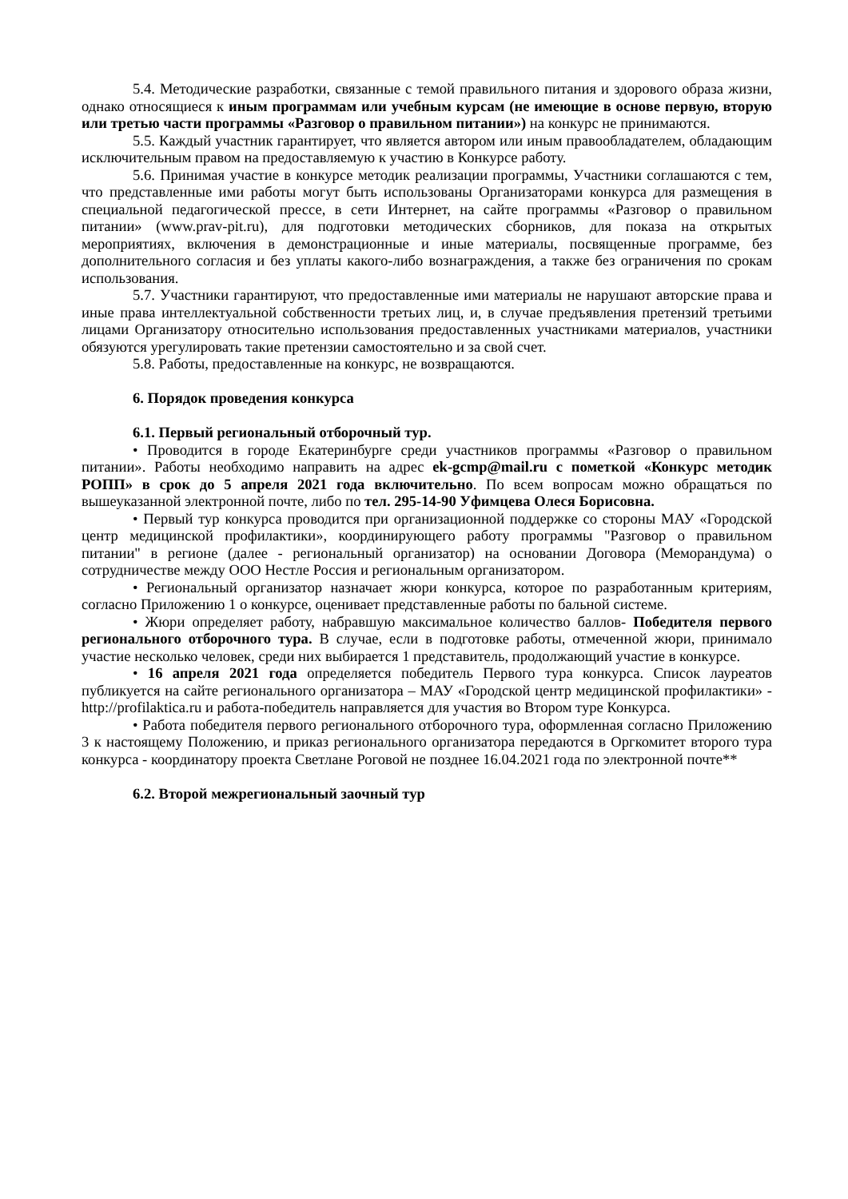5.4. Методические разработки, связанные с темой правильного питания и здорового образа жизни, однако относящиеся к иным программам или учебным курсам (не имеющие в основе первую, вторую или третью части программы «Разговор о правильном питании») на конкурс не принимаются.
5.5. Каждый участник гарантирует, что является автором или иным правообладателем, обладающим исключительным правом на предоставляемую к участию в Конкурсе работу.
5.6. Принимая участие в конкурсе методик реализации программы, Участники соглашаются с тем, что представленные ими работы могут быть использованы Организаторами конкурса для размещения в специальной педагогической прессе, в сети Интернет, на сайте программы «Разговор о правильном питании» (www.prav-pit.ru), для подготовки методических сборников, для показа на открытых мероприятиях, включения в демонстрационные и иные материалы, посвященные программе, без дополнительного согласия и без уплаты какого-либо вознаграждения, а также без ограничения по срокам использования.
5.7. Участники гарантируют, что предоставленные ими материалы не нарушают авторские права и иные права интеллектуальной собственности третьих лиц, и, в случае предъявления претензий третьими лицами Организатору относительно использования предоставленных участниками материалов, участники обязуются урегулировать такие претензии самостоятельно и за свой счет.
5.8. Работы, предоставленные на конкурс, не возвращаются.
6. Порядок проведения конкурса
6.1. Первый региональный отборочный тур.
• Проводится в городе Екатеринбурге среди участников программы «Разговор о правильном питании». Работы необходимо направить на адрес ek-gcmp@mail.ru с пометкой «Конкурс методик РОПП» в срок до 5 апреля 2021 года включительно. По всем вопросам можно обращаться по вышеуказанной электронной почте, либо по тел. 295-14-90 Уфимцева Олеся Борисовна.
• Первый тур конкурса проводится при организационной поддержке со стороны МАУ «Городской центр медицинской профилактики», координирующего работу программы "Разговор о правильном питании" в регионе (далее - региональный организатор) на основании Договора (Меморандума) о сотрудничестве между ООО Нестле Россия и региональным организатором.
• Региональный организатор назначает жюри конкурса, которое по разработанным критериям, согласно Приложению 1 о конкурсе, оценивает представленные работы по бальной системе.
• Жюри определяет работу, набравшую максимальное количество баллов- Победителя первого регионального отборочного тура. В случае, если в подготовке работы, отмеченной жюри, принимало участие несколько человек, среди них выбирается 1 представитель, продолжающий участие в конкурсе.
• 16 апреля 2021 года определяется победитель Первого тура конкурса. Список лауреатов публикуется на сайте регионального организатора – МАУ «Городской центр медицинской профилактики» - http://profilaktica.ru и работа-победитель направляется для участия во Втором туре Конкурса.
• Работа победителя первого регионального отборочного тура, оформленная согласно Приложению 3 к настоящему Положению, и приказ регионального организатора передаются в Оргкомитет второго тура конкурса - координатору проекта Светлане Роговой не позднее 16.04.2021 года по электронной почте**
6.2. Второй межрегиональный заочный тур